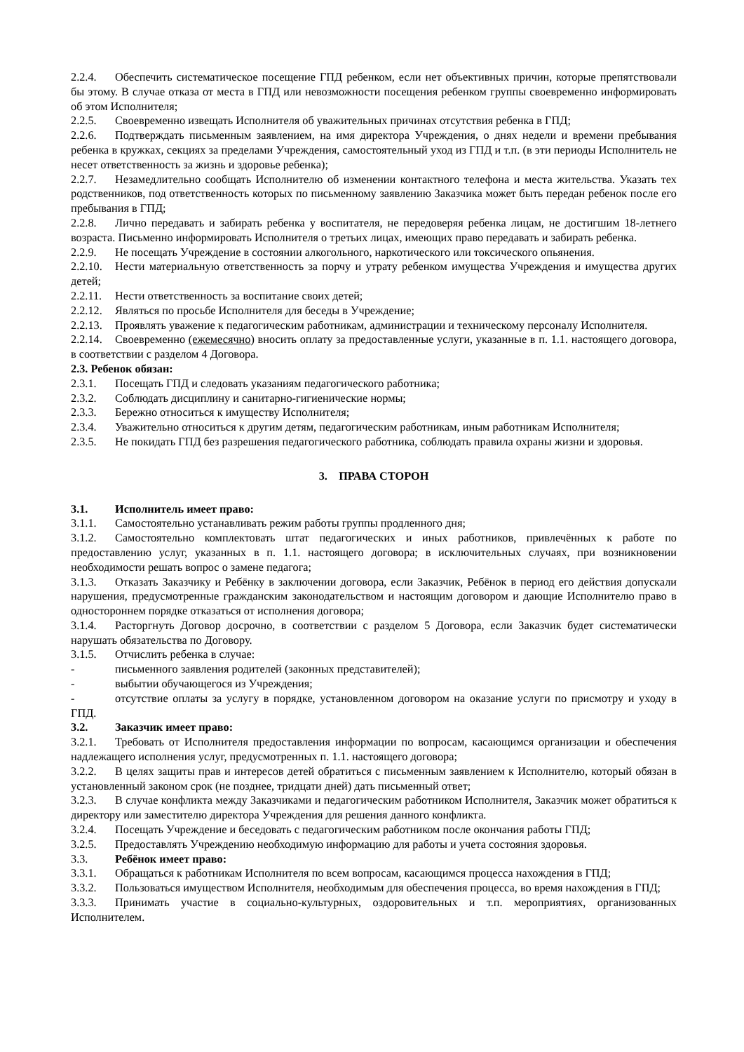2.2.4. Обеспечить систематическое посещение ГПД ребенком, если нет объективных причин, которые препятствовали бы этому. В случае отказа от места в ГПД или невозможности посещения ребенком группы своевременно информировать об этом Исполнителя;
2.2.5. Своевременно извещать Исполнителя об уважительных причинах отсутствия ребенка в ГПД;
2.2.6. Подтверждать письменным заявлением, на имя директора Учреждения, о днях недели и времени пребывания ребенка в кружках, секциях за пределами Учреждения, самостоятельный уход из ГПД и т.п. (в эти периоды Исполнитель не несет ответственность за жизнь и здоровье ребенка);
2.2.7. Незамедлительно сообщать Исполнителю об изменении контактного телефона и места жительства. Указать тех родственников, под ответственность которых по письменному заявлению Заказчика может быть передан ребенок после его пребывания в ГПД;
2.2.8. Лично передавать и забирать ребенка у воспитателя, не передоверяя ребенка лицам, не достигшим 18-летнего возраста. Письменно информировать Исполнителя о третьих лицах, имеющих право передавать и забирать ребенка.
2.2.9. Не посещать Учреждение в состоянии алкогольного, наркотического или токсического опьянения.
2.2.10. Нести материальную ответственность за порчу и утрату ребенком имущества Учреждения и имущества других детей;
2.2.11. Нести ответственность за воспитание своих детей;
2.2.12. Являться по просьбе Исполнителя для беседы в Учреждение;
2.2.13. Проявлять уважение к педагогическим работникам, администрации и техническому персоналу Исполнителя.
2.2.14. Своевременно (ежемесячно) вносить оплату за предоставленные услуги, указанные в п. 1.1. настоящего договора, в соответствии с разделом 4 Договора.
2.3. Ребенок обязан:
2.3.1. Посещать ГПД и следовать указаниям педагогического работника;
2.3.2. Соблюдать дисциплину и санитарно-гигиенические нормы;
2.3.3. Бережно относиться к имуществу Исполнителя;
2.3.4. Уважительно относиться к другим детям, педагогическим работникам, иным работникам Исполнителя;
2.3.5. Не покидать ГПД без разрешения педагогического работника, соблюдать правила охраны жизни и здоровья.
3. ПРАВА СТОРОН
3.1. Исполнитель имеет право:
3.1.1. Самостоятельно устанавливать режим работы группы продленного дня;
3.1.2. Самостоятельно комплектовать штат педагогических и иных работников, привлечённых к работе по предоставлению услуг, указанных в п. 1.1. настоящего договора; в исключительных случаях, при возникновении необходимости решать вопрос о замене педагога;
3.1.3. Отказать Заказчику и Ребёнку в заключении договора, если Заказчик, Ребёнок в период его действия допускали нарушения, предусмотренные гражданским законодательством и настоящим договором и дающие Исполнителю право в одностороннем порядке отказаться от исполнения договора;
3.1.4. Расторгнуть Договор досрочно, в соответствии с разделом 5 Договора, если Заказчик будет систематически нарушать обязательства по Договору.
3.1.5. Отчислить ребенка в случае:
- письменного заявления родителей (законных представителей);
- выбытии обучающегося из Учреждения;
- отсутствие оплаты за услугу в порядке, установленном договором на оказание услуги по присмотру и уходу в ГПД.
3.2. Заказчик имеет право:
3.2.1. Требовать от Исполнителя предоставления информации по вопросам, касающимся организации и обеспечения надлежащего исполнения услуг, предусмотренных п. 1.1. настоящего договора;
3.2.2. В целях защиты прав и интересов детей обратиться с письменным заявлением к Исполнителю, который обязан в установленный законом срок (не позднее, тридцати дней) дать письменный ответ;
3.2.3. В случае конфликта между Заказчиками и педагогическим работником Исполнителя, Заказчик может обратиться к директору или заместителю директора Учреждения для решения данного конфликта.
3.2.4. Посещать Учреждение и беседовать с педагогическим работником после окончания работы ГПД;
3.2.5. Предоставлять Учреждению необходимую информацию для работы и учета состояния здоровья.
3.3. Ребёнок имеет право:
3.3.1. Обращаться к работникам Исполнителя по всем вопросам, касающимся процесса нахождения в ГПД;
3.3.2. Пользоваться имуществом Исполнителя, необходимым для обеспечения процесса, во время нахождения в ГПД;
3.3.3. Принимать участие в социально-культурных, оздоровительных и т.п. мероприятиях, организованных Исполнителем.